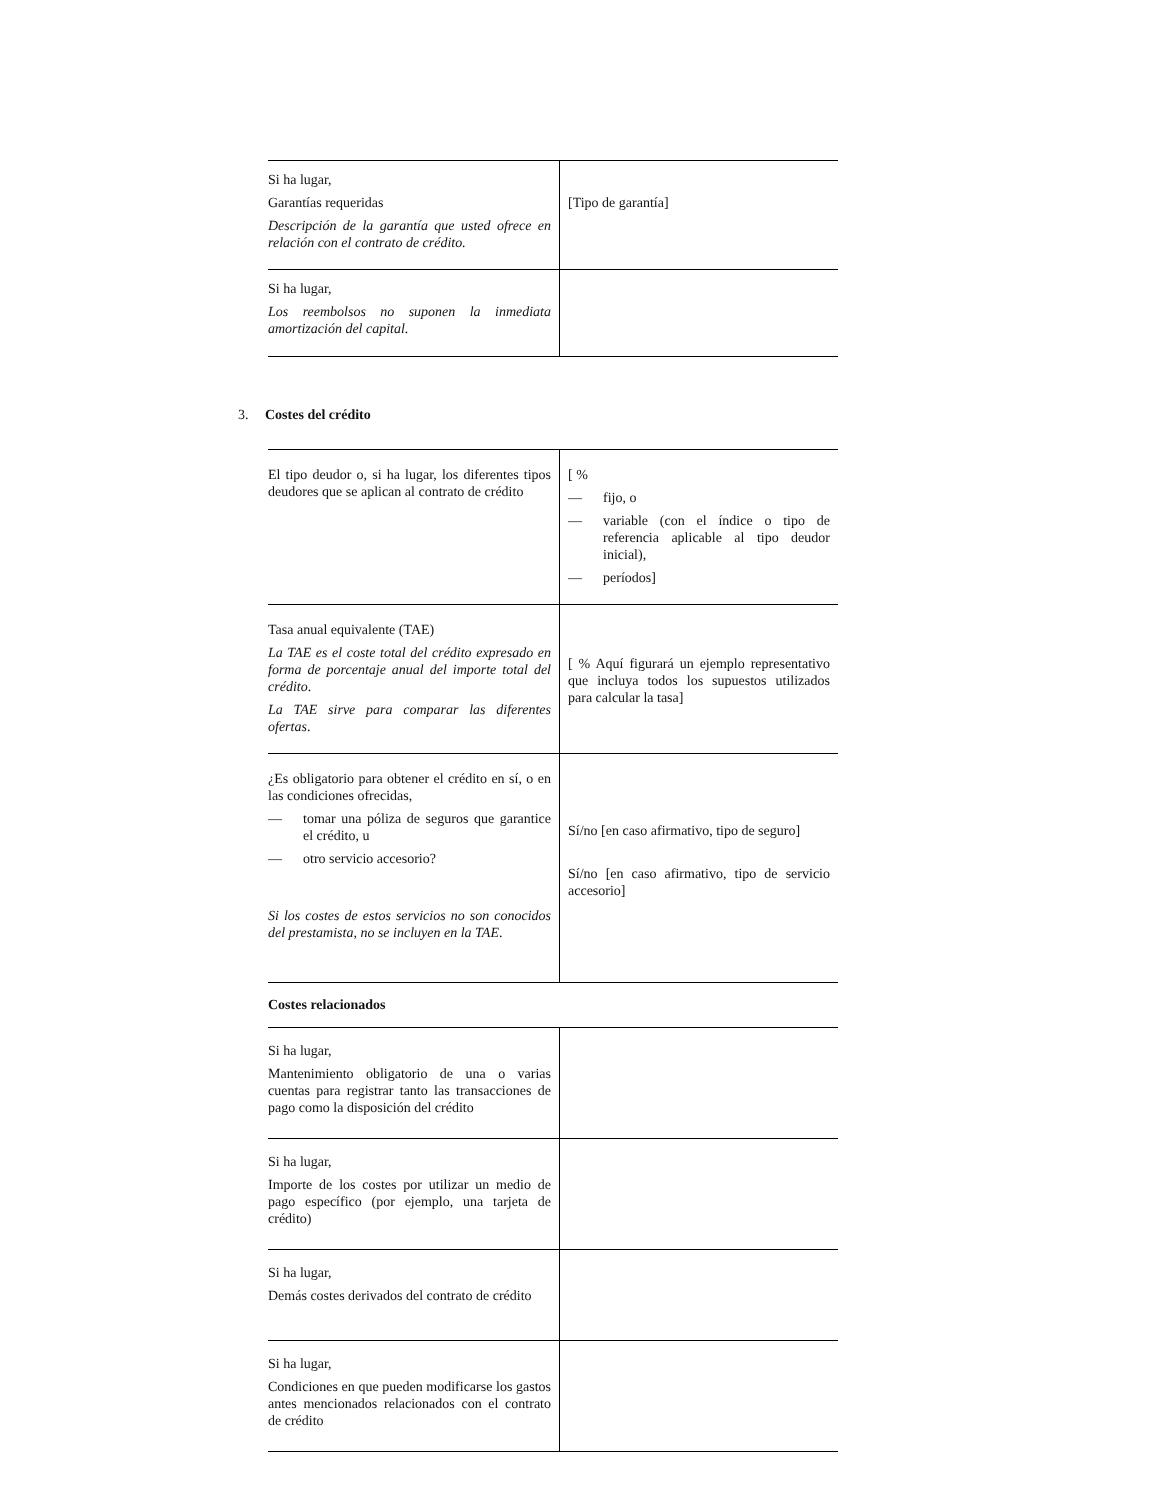| Si ha lugar, Garantías requeridas Descripción de la garantía que usted ofrece en relación con el contrato de crédito. | [Tipo de garantía] |
| Si ha lugar, Los reembolsos no suponen la inmediata amortización del capital. | |
3. Costes del crédito
| El tipo deudor o, si ha lugar, los diferentes tipos deudores que se aplican al contrato de crédito | [ % — fijo, o — variable (con el índice o tipo de referencia aplicable al tipo deudor inicial), — períodos] |
| Tasa anual equivalente (TAE) La TAE es el coste total del crédito expresado en forma de porcentaje anual del importe total del crédito . La TAE sirve para comparar las diferentes ofertas . | [ % Aquí figurará un ejemplo representativo que incluya todos los supuestos utilizados para calcular la tasa] |
| ¿Es obligatorio para obtener el crédito en sí, o en las condiciones ofrecidas, — tomar una póliza de seguros que garantice el crédito, u — otro servicio accesorio? Si los costes de estos servicios no son conocidos del prestamista, no se incluyen en la TAE . | Sí/no [en caso afirmativo, tipo de seguro] Sí/no [en caso afirmativo, tipo de servicio accesorio] |
Costes relacionados
| Si ha lugar, Mantenimiento obligatorio de una o varias cuentas para registrar tanto las transacciones de pago como la disposición del crédito | |
| Si ha lugar, Importe de los costes por utilizar un medio de pago específico (por ejemplo, una tarjeta de crédito) | |
| Si ha lugar, Demás costes derivados del contrato de crédito | |
| Si ha lugar, Condiciones en que pueden modificarse los gastos antes mencionados relacionados con el contrato de crédito | |